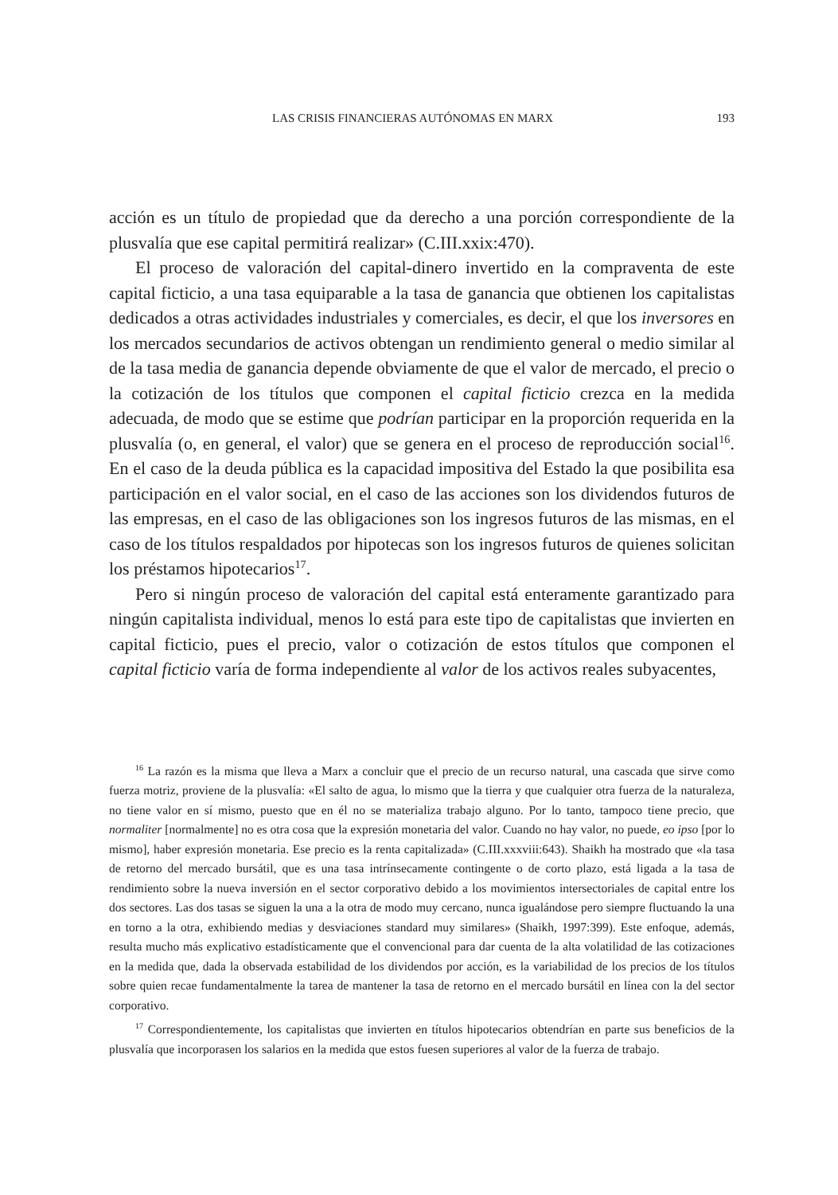LAS CRISIS FINANCIERAS AUTÓNOMAS EN MARX 193
acción es un título de propiedad que da derecho a una porción correspondiente de la plusvalía que ese capital permitirá realizar» (C.III.xxix:470).
El proceso de valoración del capital-dinero invertido en la compraventa de este capital ficticio, a una tasa equiparable a la tasa de ganancia que obtienen los capitalistas dedicados a otras actividades industriales y comerciales, es decir, el que los inversores en los mercados secundarios de activos obtengan un rendimiento general o medio similar al de la tasa media de ganancia depende obviamente de que el valor de mercado, el precio o la cotización de los títulos que componen el capital ficticio crezca en la medida adecuada, de modo que se estime que podrían participar en la proporción requerida en la plusvalía (o, en general, el valor) que se genera en el proceso de reproducción social<sup>16</sup>. En el caso de la deuda pública es la capacidad impositiva del Estado la que posibilita esa participación en el valor social, en el caso de las acciones son los dividendos futuros de las empresas, en el caso de las obligaciones son los ingresos futuros de las mismas, en el caso de los títulos respaldados por hipotecas son los ingresos futuros de quienes solicitan los préstamos hipotecarios<sup>17</sup>.
Pero si ningún proceso de valoración del capital está enteramente garantizado para ningún capitalista individual, menos lo está para este tipo de capitalistas que invierten en capital ficticio, pues el precio, valor o cotización de estos títulos que componen el capital ficticio varía de forma independiente al valor de los activos reales subyacentes,
<sup>16</sup> La razón es la misma que lleva a Marx a concluir que el precio de un recurso natural, una cascada que sirve como fuerza motriz, proviene de la plusvalía: «El salto de agua, lo mismo que la tierra y que cualquier otra fuerza de la naturaleza, no tiene valor en sí mismo, puesto que en él no se materializa trabajo alguno. Por lo tanto, tampoco tiene precio, que normaliter [normalmente] no es otra cosa que la expresión monetaria del valor. Cuando no hay valor, no puede, eo ipso [por lo mismo], haber expresión monetaria. Ese precio es la renta capitalizada» (C.III.xxxviii:643). Shaikh ha mostrado que «la tasa de retorno del mercado bursátil, que es una tasa intrínsecamente contingente o de corto plazo, está ligada a la tasa de rendimiento sobre la nueva inversión en el sector corporativo debido a los movimientos intersectoriales de capital entre los dos sectores. Las dos tasas se siguen la una a la otra de modo muy cercano, nunca igualándose pero siempre fluctuando la una en torno a la otra, exhibiendo medias y desviaciones standard muy similares» (Shaikh, 1997:399). Este enfoque, además, resulta mucho más explicativo estadísticamente que el convencional para dar cuenta de la alta volatilidad de las cotizaciones en la medida que, dada la observada estabilidad de los dividendos por acción, es la variabilidad de los precios de los títulos sobre quien recae fundamentalmente la tarea de mantener la tasa de retorno en el mercado bursátil en línea con la del sector corporativo.
<sup>17</sup> Correspondientemente, los capitalistas que invierten en títulos hipotecarios obtendrían en parte sus beneficios de la plusvalía que incorporasen los salarios en la medida que estos fuesen superiores al valor de la fuerza de trabajo.